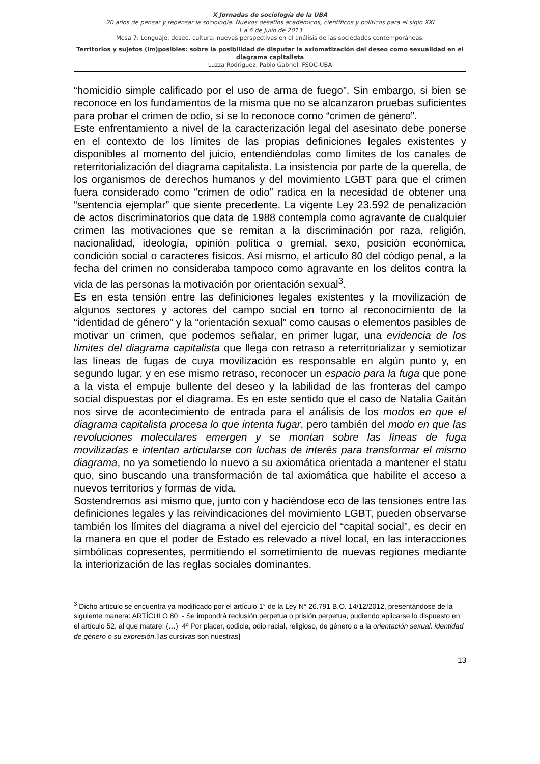X Jornadas de sociología de la UBA
20 años de pensar y repensar la sociología. Nuevos desafíos académicos, científicos y políticos para el siglo XXI
1 a 6 de Julio de 2013
Mesa 7: Lenguaje, deseo, cultura: nuevas perspectivas en el análisis de las sociedades contemporáneas.
Territorios y sujetos (im)posibles: sobre la posibilidad de disputar la axiomatización del deseo como sexualidad en el diagrama capitalista
Luzza Rodriguez, Pablo Gabriel, FSOC-UBA
“homicidio simple calificado por el uso de arma de fuego”. Sin embargo, si bien se reconoce en los fundamentos de la misma que no se alcanzaron pruebas suficientes para probar el crimen de odio, sí se lo reconoce como “crimen de género”.
Este enfrentamiento a nivel de la caracterización legal del asesinato debe ponerse en el contexto de los límites de las propias definiciones legales existentes y disponibles al momento del juicio, entendiéndolas como límites de los canales de reterritorialización del diagrama capitalista. La insistencia por parte de la querella, de los organismos de derechos humanos y del movimiento LGBT para que el crimen fuera considerado como “crimen de odio” radica en la necesidad de obtener una “sentencia ejemplar” que siente precedente. La vigente Ley 23.592 de penalización de actos discriminatorios que data de 1988 contempla como agravante de cualquier crimen las motivaciones que se remitan a la discriminación por raza, religión, nacionalidad, ideología, opinión política o gremial, sexo, posición económica, condición social o caracteres físicos. Así mismo, el artículo 80 del código penal, a la fecha del crimen no consideraba tampoco como agravante en los delitos contra la vida de las personas la motivación por orientación sexual<sup>3</sup>.
Es en esta tensión entre las definiciones legales existentes y la movilización de algunos sectores y actores del campo social en torno al reconocimiento de la “identidad de género” y la “orientación sexual” como causas o elementos pasibles de motivar un crimen, que podemos señalar, en primer lugar, una evidencia de los límites del diagrama capitalista que llega con retraso a reterritorializar y semiotizar las líneas de fugas de cuya movilización es responsable en algún punto y, en segundo lugar, y en ese mismo retraso, reconocer un espacio para la fuga que pone a la vista el empuje bullente del deseo y la labilidad de las fronteras del campo social dispuestas por el diagrama. Es en este sentido que el caso de Natalia Gaitán nos sirve de acontecimiento de entrada para el análisis de los modos en que el diagrama capitalista procesa lo que intenta fugar, pero también del modo en que las revoluciones moleculares emergen y se montan sobre las líneas de fuga movilizadas e intentan articularse con luchas de interés para transformar el mismo diagrama, no ya sometiendo lo nuevo a su axiomática orientada a mantener el statu quo, sino buscando una transformación de tal axiomática que habilite el acceso a nuevos territorios y formas de vida.
Sostendremos así mismo que, junto con y haciéndose eco de las tensiones entre las definiciones legales y las reivindicaciones del movimiento LGBT, pueden observarse también los límites del diagrama a nivel del ejercicio del “capital social”, es decir en la manera en que el poder de Estado es relevado a nivel local, en las interacciones simbólicas copresentes, permitiendo el sometimiento de nuevas regiones mediante la interiorización de las reglas sociales dominantes.
<sup>3</sup> Dicho artículo se encuentra ya modificado por el artículo 1° de la Ley N° 26.791 B.O. 14/12/2012, presentándose de la siguiente manera: ARTÍCULO 80. - Se impondrá reclusión perpetua o prisión perpetua, pudiendo aplicarse lo dispuesto en el artículo 52, al que matare: (…) 4º Por placer, codicia, odio racial, religioso, de género o a la orientación sexual, identidad de género o su expresión.[las cursivas son nuestras]
13